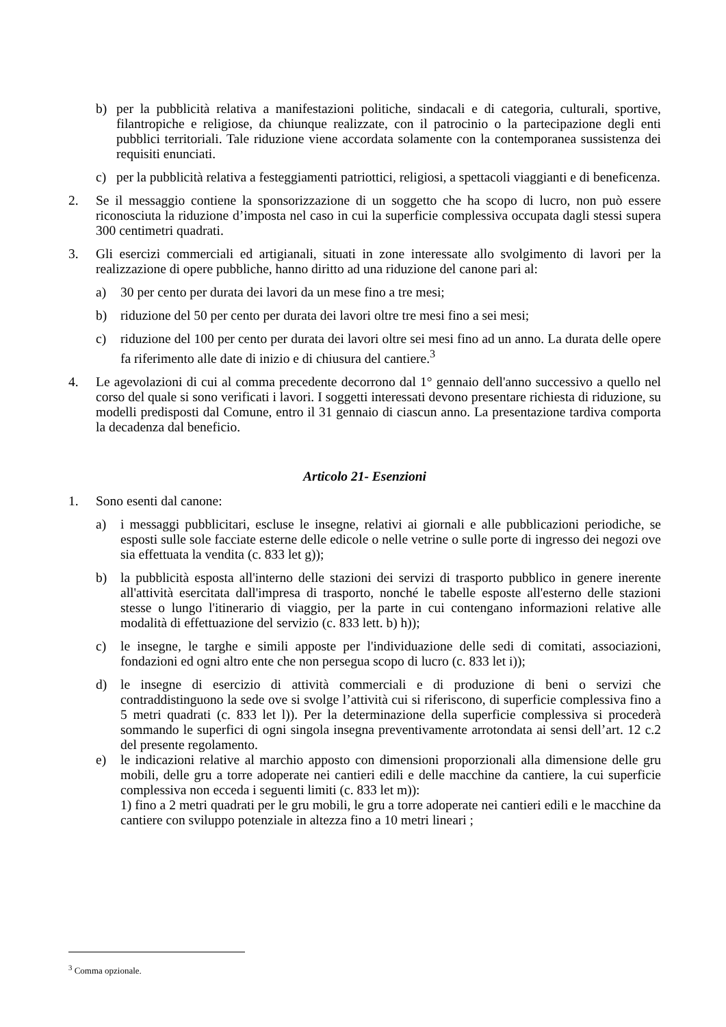b) per la pubblicità relativa a manifestazioni politiche, sindacali e di categoria, culturali, sportive, filantropiche e religiose, da chiunque realizzate, con il patrocinio o la partecipazione degli enti pubblici territoriali. Tale riduzione viene accordata solamente con la contemporanea sussistenza dei requisiti enunciati.
c) per la pubblicità relativa a festeggiamenti patriottici, religiosi, a spettacoli viaggianti e di beneficenza.
2. Se il messaggio contiene la sponsorizzazione di un soggetto che ha scopo di lucro, non può essere riconosciuta la riduzione d’imposta nel caso in cui la superficie complessiva occupata dagli stessi supera 300 centimetri quadrati.
3. Gli esercizi commerciali ed artigianali, situati in zone interessate allo svolgimento di lavori per la realizzazione di opere pubbliche, hanno diritto ad una riduzione del canone pari al:
a) 30 per cento per durata dei lavori da un mese fino a tre mesi;
b) riduzione del 50 per cento per durata dei lavori oltre tre mesi fino a sei mesi;
c) riduzione del 100 per cento per durata dei lavori oltre sei mesi fino ad un anno. La durata delle opere fa riferimento alle date di inizio e di chiusura del cantiere.<sup>3</sup>
4. Le agevolazioni di cui al comma precedente decorrono dal 1° gennaio dell'anno successivo a quello nel corso del quale si sono verificati i lavori. I soggetti interessati devono presentare richiesta di riduzione, su modelli predisposti dal Comune, entro il 31 gennaio di ciascun anno. La presentazione tardiva comporta la decadenza dal beneficio.
Articolo 21- Esenzioni
1. Sono esenti dal canone:
a) i messaggi pubblicitari, escluse le insegne, relativi ai giornali e alle pubblicazioni periodiche, se esposti sulle sole facciate esterne delle edicole o nelle vetrine o sulle porte di ingresso dei negozi ove sia effettuata la vendita (c. 833 let g));
b) la pubblicità esposta all'interno delle stazioni dei servizi di trasporto pubblico in genere inerente all'attività esercitata dall'impresa di trasporto, nonché le tabelle esposte all'esterno delle stazioni stesse o lungo l'itinerario di viaggio, per la parte in cui contengano informazioni relative alle modalità di effettuazione del servizio (c. 833 lett. b) h));
c) le insegne, le targhe e simili apposte per l'individuazione delle sedi di comitati, associazioni, fondazioni ed ogni altro ente che non persegua scopo di lucro (c. 833 let i));
d) le insegne di esercizio di attività commerciali e di produzione di beni o servizi che contraddistinguono la sede ove si svolge l’attività cui si riferiscono, di superficie complessiva fino a 5 metri quadrati (c. 833 let l)). Per la determinazione della superficie complessiva si procederà sommando le superfici di ogni singola insegna preventivamente arrotondata ai sensi dell’art. 12 c.2 del presente regolamento.
e) le indicazioni relative al marchio apposto con dimensioni proporzionali alla dimensione delle gru mobili, delle gru a torre adoperate nei cantieri edili e delle macchine da cantiere, la cui superficie complessiva non ecceda i seguenti limiti (c. 833 let m)):
1) fino a 2 metri quadrati per le gru mobili, le gru a torre adoperate nei cantieri edili e le macchine da cantiere con sviluppo potenziale in altezza fino a 10 metri lineari ;
<sup>3</sup> Comma opzionale.